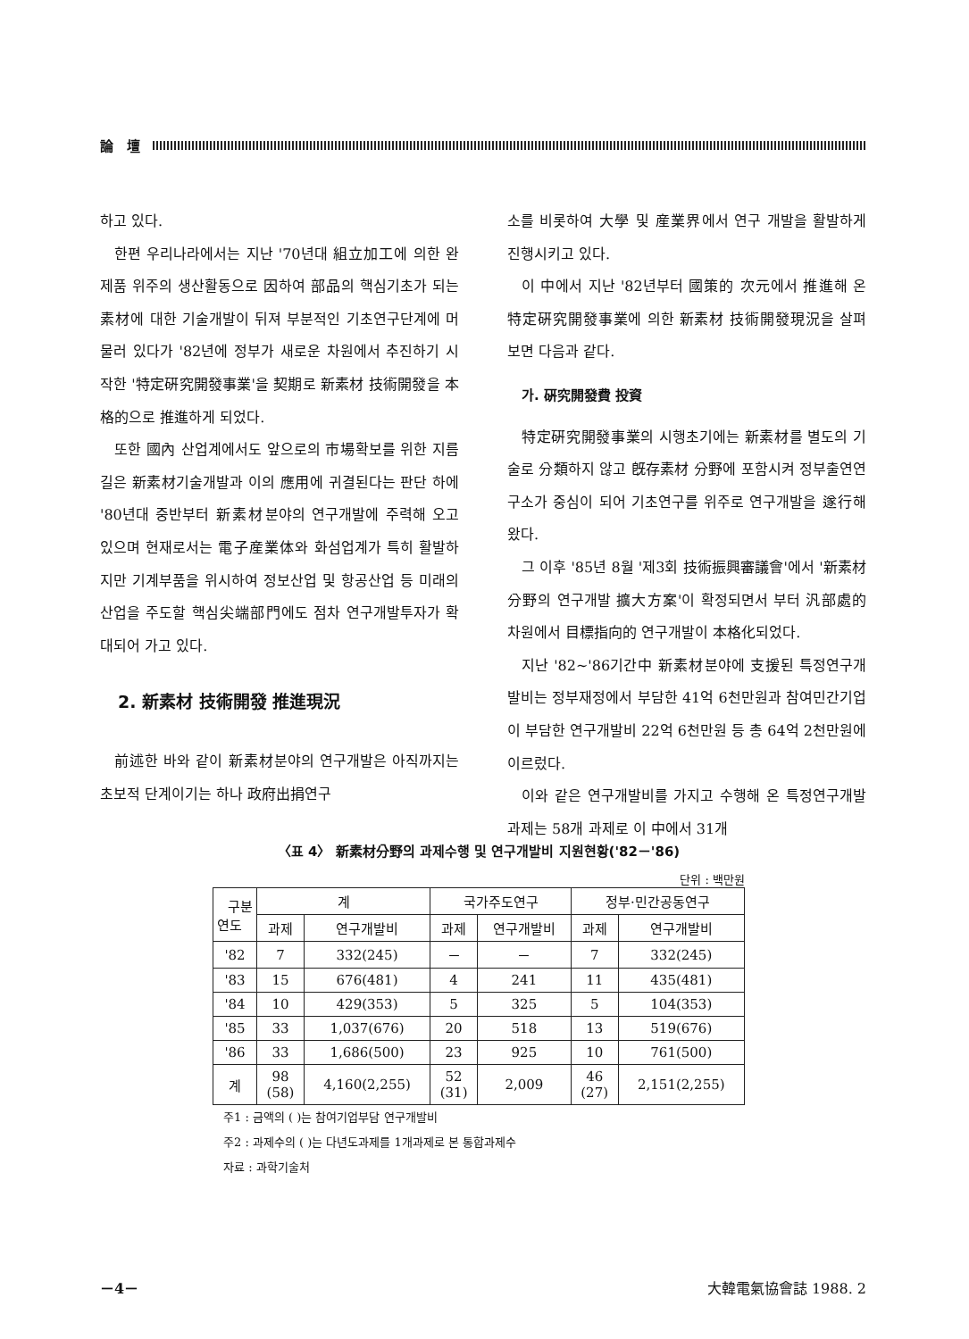論　壇
하고 있다.
한편 우리나라에서는 지난 '70년대 組立加工에 의한 완제품 위주의 생산활동으로 因하여 部品의 핵심기초가 되는 素材에 대한 기술개발이 뒤져 부분적인 기초연구단계에 머물러 있다가 '82년에 정부가 새로운 차원에서 추진하기 시작한 '特定硏究開發事業'을 契期로 新素材 技術開發을 本格的으로 推進하게 되었다.
또한 國內 산업계에서도 앞으로의 市場확보를 위한 지름길은 新素材기술개발과 이의 應用에 귀결된다는 판단 하에 '80년대 중반부터 新素材분야의 연구개발에 주력해 오고 있으며 현재로서는 電子産業体와 화섬업계가 특히 활발하지만 기계부품을 위시하여 정보산업 및 항공산업 등 미래의 산업을 주도할 핵심尖端部門에도 점차 연구개발투자가 확대되어 가고 있다.
2. 新素材 技術開發 推進現況
前述한 바와 같이 新素材분야의 연구개발은 아직까지는 초보적 단계이기는 하나 政府出捐연구
소를 비롯하여 大學 및 産業界에서 연구 개발을 활발하게 진행시키고 있다.
이 中에서 지난 '82년부터 國策的 次元에서 推進해 온 特定硏究開發事業에 의한 新素材 技術開發現況을 살펴 보면 다음과 같다.
가. 硏究開發費 投資
特定硏究開發事業의 시행초기에는 新素材를 별도의 기술로 分類하지 않고 旣存素材 分野에 포함시켜 정부출연연구소가 중심이 되어 기초연구를 위주로 연구개발을 遂行해 왔다.
그 이후 '85년 8월 '제3회 技術振興審議會'에서 '新素材分野의 연구개발 擴大方案'이 확정되면서 부터 汎部處的 차원에서 目標指向的 연구개발이 本格化되었다.
지난 '82~'86기간中 新素材분야에 支援된 특정연구개발비는 정부재정에서 부담한 41억 6천만원과 참여민간기업이 부담한 연구개발비 22억 6천만원 등 총 64억 2천만원에 이르렀다.
이와 같은 연구개발비를 가지고 수행해 온 특정연구개발 과제는 58개 과제로 이 中에서 31개
〈표 4〉 新素材分野의 과제수행 및 연구개발비 지원현황('82－'86)
단위 : 백만원
| 구분 연도 | 계 | | 국가주도연구 | | 정부·민간공동연구 | |
| --- | --- | --- | --- | --- | --- | --- |
| | 과제 | 연구개발비 | 과제 | 연구개발비 | 과제 | 연구개발비 |
| '82 | 7 | 332(245) | － | － | 7 | 332(245) |
| '83 | 15 | 676(481) | 4 | 241 | 11 | 435(481) |
| '84 | 10 | 429(353) | 5 | 325 | 5 | 104(353) |
| '85 | 33 | 1,037(676) | 20 | 518 | 13 | 519(676) |
| '86 | 33 | 1,686(500) | 23 | 925 | 10 | 761(500) |
| 계 | 98 (58) | 4,160(2,255) | 52 (31) | 2,009 | 46 (27) | 2,151(2,255) |
주1 : 금액의 ( )는 참여기업부담 연구개발비
주2 : 과제수의 ( )는 다년도과제를 1개과제로 본 통합과제수
자료 : 과학기술처
－4－ 大韓電氣協會誌 1988. 2